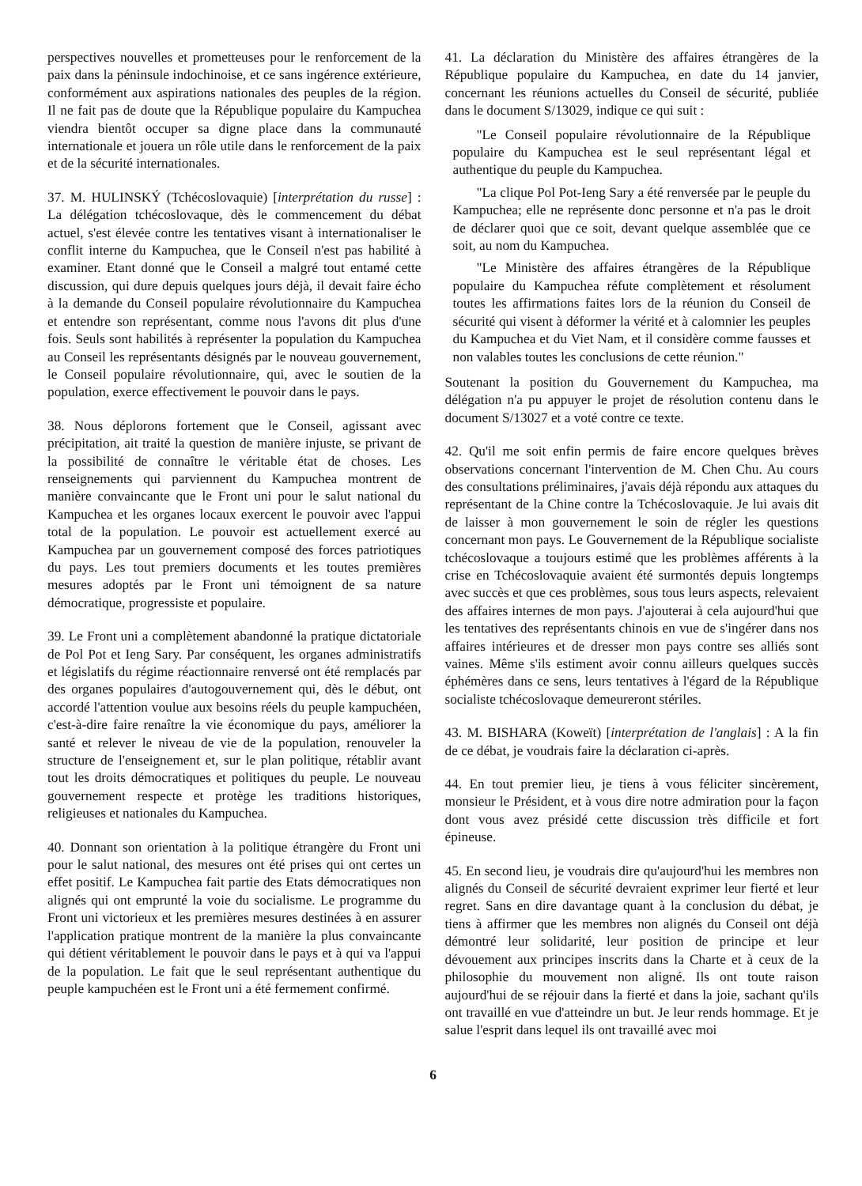perspectives nouvelles et prometteuses pour le renforcement de la paix dans la péninsule indochinoise, et ce sans ingérence extérieure, conformément aux aspirations nationales des peuples de la région. Il ne fait pas de doute que la République populaire du Kampuchea viendra bientôt occuper sa digne place dans la communauté internationale et jouera un rôle utile dans le renforcement de la paix et de la sécurité internationales.
37. M. HULINSKÝ (Tchécoslovaquie) [interprétation du russe] : La délégation tchécoslovaque, dès le commencement du débat actuel, s'est élevée contre les tentatives visant à internationaliser le conflit interne du Kampuchea, que le Conseil n'est pas habilité à examiner. Etant donné que le Conseil a malgré tout entamé cette discussion, qui dure depuis quelques jours déjà, il devait faire écho à la demande du Conseil populaire révolutionnaire du Kampuchea et entendre son représentant, comme nous l'avons dit plus d'une fois. Seuls sont habilités à représenter la population du Kampuchea au Conseil les représentants désignés par le nouveau gouvernement, le Conseil populaire révolutionnaire, qui, avec le soutien de la population, exerce effectivement le pouvoir dans le pays.
38. Nous déplorons fortement que le Conseil, agissant avec précipitation, ait traité la question de manière injuste, se privant de la possibilité de connaître le véritable état de choses. Les renseignements qui parviennent du Kampuchea montrent de manière convaincante que le Front uni pour le salut national du Kampuchea et les organes locaux exercent le pouvoir avec l'appui total de la population. Le pouvoir est actuellement exercé au Kampuchea par un gouvernement composé des forces patriotiques du pays. Les tout premiers documents et les toutes premières mesures adoptés par le Front uni témoignent de sa nature démocratique, progressiste et populaire.
39. Le Front uni a complètement abandonné la pratique dictatoriale de Pol Pot et Ieng Sary. Par conséquent, les organes administratifs et législatifs du régime réactionnaire renversé ont été remplacés par des organes populaires d'autogouvernement qui, dès le début, ont accordé l'attention voulue aux besoins réels du peuple kampuchéen, c'est-à-dire faire renaître la vie économique du pays, améliorer la santé et relever le niveau de vie de la population, renouveler la structure de l'enseignement et, sur le plan politique, rétablir avant tout les droits démocratiques et politiques du peuple. Le nouveau gouvernement respecte et protège les traditions historiques, religieuses et nationales du Kampuchea.
40. Donnant son orientation à la politique étrangère du Front uni pour le salut national, des mesures ont été prises qui ont certes un effet positif. Le Kampuchea fait partie des Etats démocratiques non alignés qui ont emprunté la voie du socialisme. Le programme du Front uni victorieux et les premières mesures destinées à en assurer l'application pratique montrent de la manière la plus convaincante qui détient véritablement le pouvoir dans le pays et à qui va l'appui de la population. Le fait que le seul représentant authentique du peuple kampuchéen est le Front uni a été fermement confirmé.
41. La déclaration du Ministère des affaires étrangères de la République populaire du Kampuchea, en date du 14 janvier, concernant les réunions actuelles du Conseil de sécurité, publiée dans le document S/13029, indique ce qui suit :
"Le Conseil populaire révolutionnaire de la République populaire du Kampuchea est le seul représentant légal et authentique du peuple du Kampuchea.
"La clique Pol Pot-Ieng Sary a été renversée par le peuple du Kampuchea; elle ne représente donc personne et n'a pas le droit de déclarer quoi que ce soit, devant quelque assemblée que ce soit, au nom du Kampuchea.
"Le Ministère des affaires étrangères de la République populaire du Kampuchea réfute complètement et résolument toutes les affirmations faites lors de la réunion du Conseil de sécurité qui visent à déformer la vérité et à calomnier les peuples du Kampuchea et du Viet Nam, et il considère comme fausses et non valables toutes les conclusions de cette réunion."
Soutenant la position du Gouvernement du Kampuchea, ma délégation n'a pu appuyer le projet de résolution contenu dans le document S/13027 et a voté contre ce texte.
42. Qu'il me soit enfin permis de faire encore quelques brèves observations concernant l'intervention de M. Chen Chu. Au cours des consultations préliminaires, j'avais déjà répondu aux attaques du représentant de la Chine contre la Tchécoslovaquie. Je lui avais dit de laisser à mon gouvernement le soin de régler les questions concernant mon pays. Le Gouvernement de la République socialiste tchécoslovaque a toujours estimé que les problèmes afférents à la crise en Tchécoslovaquie avaient été surmontés depuis longtemps avec succès et que ces problèmes, sous tous leurs aspects, relevaient des affaires internes de mon pays. J'ajouterai à cela aujourd'hui que les tentatives des représentants chinois en vue de s'ingérer dans nos affaires intérieures et de dresser mon pays contre ses alliés sont vaines. Même s'ils estiment avoir connu ailleurs quelques succès éphémères dans ce sens, leurs tentatives à l'égard de la République socialiste tchécoslovaque demeureront stériles.
43. M. BISHARA (Koweït) [interprétation de l'anglais] : A la fin de ce débat, je voudrais faire la déclaration ci-après.
44. En tout premier lieu, je tiens à vous féliciter sincèrement, monsieur le Président, et à vous dire notre admiration pour la façon dont vous avez présidé cette discussion très difficile et fort épineuse.
45. En second lieu, je voudrais dire qu'aujourd'hui les membres non alignés du Conseil de sécurité devraient exprimer leur fierté et leur regret. Sans en dire davantage quant à la conclusion du débat, je tiens à affirmer que les membres non alignés du Conseil ont déjà démontré leur solidarité, leur position de principe et leur dévouement aux principes inscrits dans la Charte et à ceux de la philosophie du mouvement non aligné. Ils ont toute raison aujourd'hui de se réjouir dans la fierté et dans la joie, sachant qu'ils ont travaillé en vue d'atteindre un but. Je leur rends hommage. Et je salue l'esprit dans lequel ils ont travaillé avec moi
6